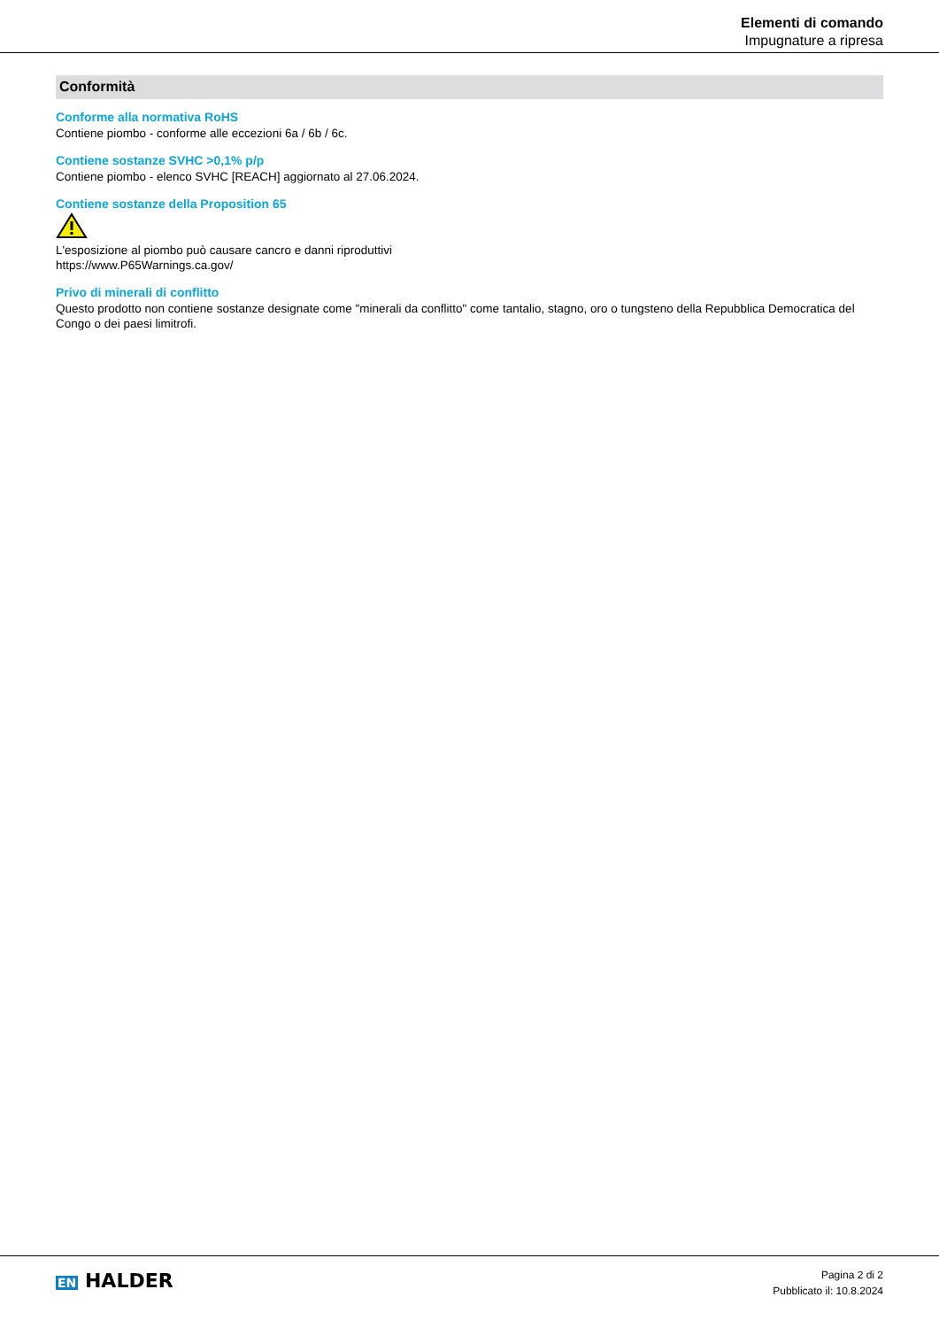Elementi di comando
Impugnature a ripresa
Conformità
Conforme alla normativa RoHS
Contiene piombo - conforme alle eccezioni 6a / 6b / 6c.
Contiene sostanze SVHC >0,1% p/p
Contiene piombo - elenco SVHC [REACH] aggiornato al 27.06.2024.
Contiene sostanze della Proposition 65
L'esposizione al piombo può causare cancro e danni riproduttivi
https://www.P65Warnings.ca.gov/
Privo di minerali di conflitto
Questo prodotto non contiene sostanze designate come "minerali da conflitto" come tantalio, stagno, oro o tungsteno della Repubblica Democratica del Congo o dei paesi limitrofi.
EN HALDER
Pagina 2 di 2
Pubblicato il: 10.8.2024